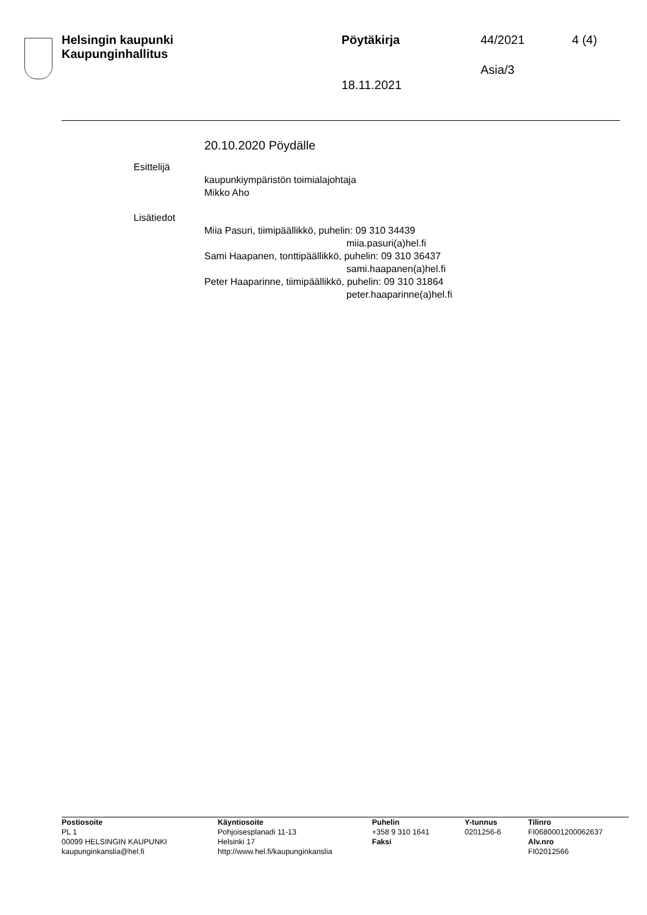Helsingin kaupunki
Kaupunginhallitus
Pöytäkirja 44/2021 4 (4)
Asia/3
18.11.2021
20.10.2020 Pöydälle
Esittelijä
kaupunkiympäristön toimialajohtaja
Mikko Aho
Lisätiedot
Miia Pasuri, tiimipäällikkö, puhelin: 09 310 34439
miia.pasuri(a)hel.fi
Sami Haapanen, tonttipäällikkö, puhelin: 09 310 36437
sami.haapanen(a)hel.fi
Peter Haaparinne, tiimipäällikkö, puhelin: 09 310 31864
peter.haaparinne(a)hel.fi
Postiosoite
PL 1
00099 HELSINGIN KAUPUNKI
kaupunginkanslia@hel.fi
Käyntiosoite
Pohjoisesplanadi 11-13
Helsinki 17
http://www.hel.fi/kaupunginkanslia
Puhelin
+358 9 310 1641
Faksi
Y-tunnus
0201256-6
Tilinro
FI0680001200062637
Alv.nro
FI02012566